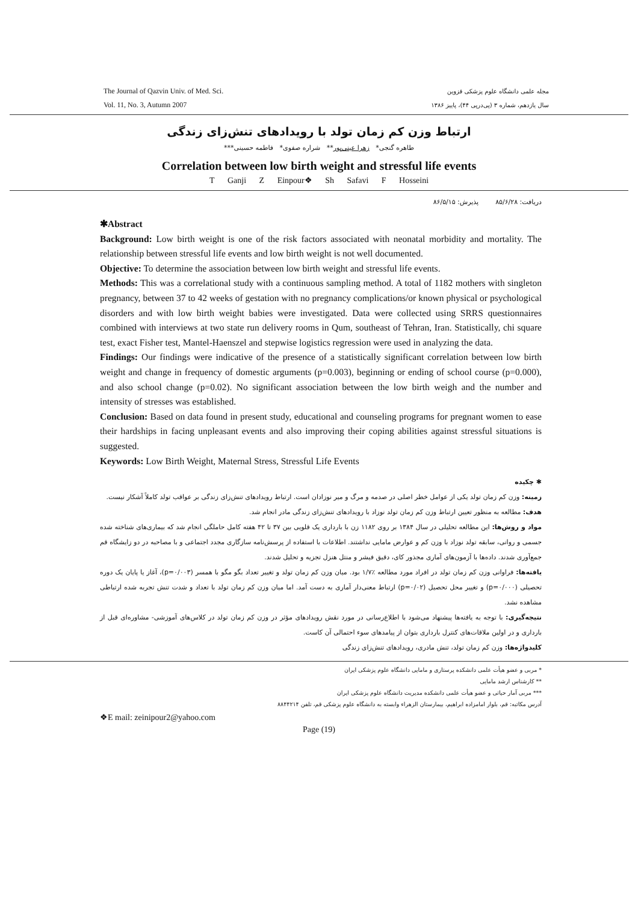The Journal of Qazvin Univ. of Med. Sci.
Vol. 11, No. 3, Autumn 2007
مجله علمی دانشگاه علوم پزشکی قزوین
سال یازدهم، شماره ۳ (پی‌درپی ۴۴)، پاییز ۱۳۸۶
ارتباط وزن کم زمان تولد با رویدادهای تنش‌زای زندگی
طاهره گنجی* زهرا عینی‌پور** شراره صفوی* فاطمه حسینی***
Correlation between low birth weight and stressful life events
T Ganji Z Einpour❖ Sh Safavi F Hosseini
دریافت: ۸۵/۶/۲۸ پذیرش: ۸۶/۵/۱۵
✱Abstract
Background: Low birth weight is one of the risk factors associated with neonatal morbidity and mortality. The relationship between stressful life events and low birth weight is not well documented.
Objective: To determine the association between low birth weight and stressful life events.
Methods: This was a correlational study with a continuous sampling method. A total of 1182 mothers with singleton pregnancy, between 37 to 42 weeks of gestation with no pregnancy complications/or known physical or psychological disorders and with low birth weight babies were investigated. Data were collected using SRRS questionnaires combined with interviews at two state run delivery rooms in Qum, southeast of Tehran, Iran. Statistically, chi square test, exact Fisher test, Mantel-Haenszel and stepwise logistics regression were used in analyzing the data.
Findings: Our findings were indicative of the presence of a statistically significant correlation between low birth weight and change in frequency of domestic arguments (p=0.003), beginning or ending of school course (p=0.000), and also school change (p=0.02). No significant association between the low birth weigh and the number and intensity of stresses was established.
Conclusion: Based on data found in present study, educational and counseling programs for pregnant women to ease their hardships in facing unpleasant events and also improving their coping abilities against stressful situations is suggested.
Keywords: Low Birth Weight, Maternal Stress, Stressful Life Events
✱ چکیده
زمینه: وزن کم زمان تولد یکی از عوامل خطر اصلی در صدمه و مرگ و میر نوزادان است. ارتباط رویدادهای تنش‌زای زندگی بر عواقب تولد کاملاً آشکار نیست.
هدف: مطالعه به منظور تعیین ارتباط وزن کم زمان تولد نوزاد با رویدادهای تنش‌زای زندگی مادر انجام شد.
مواد و روش‌ها: این مطالعه تحلیلی در سال ۱۳۸۴ بر روی ۱۱۸۲ زن با بارداری یک قلویی بین ۳۷ تا ۴۲ هفته کامل حاملگی انجام شد که بیماری‌های شناخته شده جسمی و روانی، سابقه تولد نوزاد با وزن کم و عوارض مامایی نداشتند. اطلاعات با استفاده از پرسش‌نامه سازگاری مجدد اجتماعی و با مصاحبه در دو زایشگاه قم جمع‌آوری شدند. داده‌ها با آزمون‌های آماری مجذور کای، دقیق فیشر و منتل هنزل تجزیه و تحلیل شدند.
یافته‌ها: فراوانی وزن کم زمان تولد در افراد مورد مطالعه ٪۱/۷ بود. میان وزن کم زمان تولد و تغییر تعداد بگو مگو با همسر (p=۰/۰۰۳)، آغاز یا پایان یک دوره تحصیلی (p=۰/۰۰۰) و تغییر محل تحصیل (p=۰/۰۲) ارتباط معنی‌دار آماری به دست آمد. اما میان وزن کم زمان تولد با تعداد و شدت تنش تجربه شده ارتباطی مشاهده نشد.
نتیجه‌گیری: با توجه به یافته‌ها پیشنهاد می‌شود با اطلاع‌رسانی در مورد نقش رویدادهای مؤثر در وزن کم زمان تولد در کلاس‌های آموزشی- مشاوره‌ای قبل از بارداری و در اولین ملاقات‌های کنترل بارداری بتوان از پیامدهای سوء احتمالی آن کاست.
کلیدواژه‌ها: وزن کم زمان تولد، تنش مادری، رویدادهای تنش‌زای زندگی
* مربی و عضو هیأت علمی دانشکده پرستاری و مامایی دانشگاه علوم پزشکی ایران
** کارشناس ارشد مامایی
*** مربی آمار حیاتی و عضو هیأت علمی دانشکده مدیریت دانشگاه علوم پزشکی ایران
آدرس مکاتبه: قم، بلوار امامزاده ابراهیم، بیمارستان الزهراء وابسته به دانشگاه علوم پزشکی قم، تلفن ۸۸۴۴۲۱۴
❖E mail: zeinipour2@yahoo.com
Page (19)